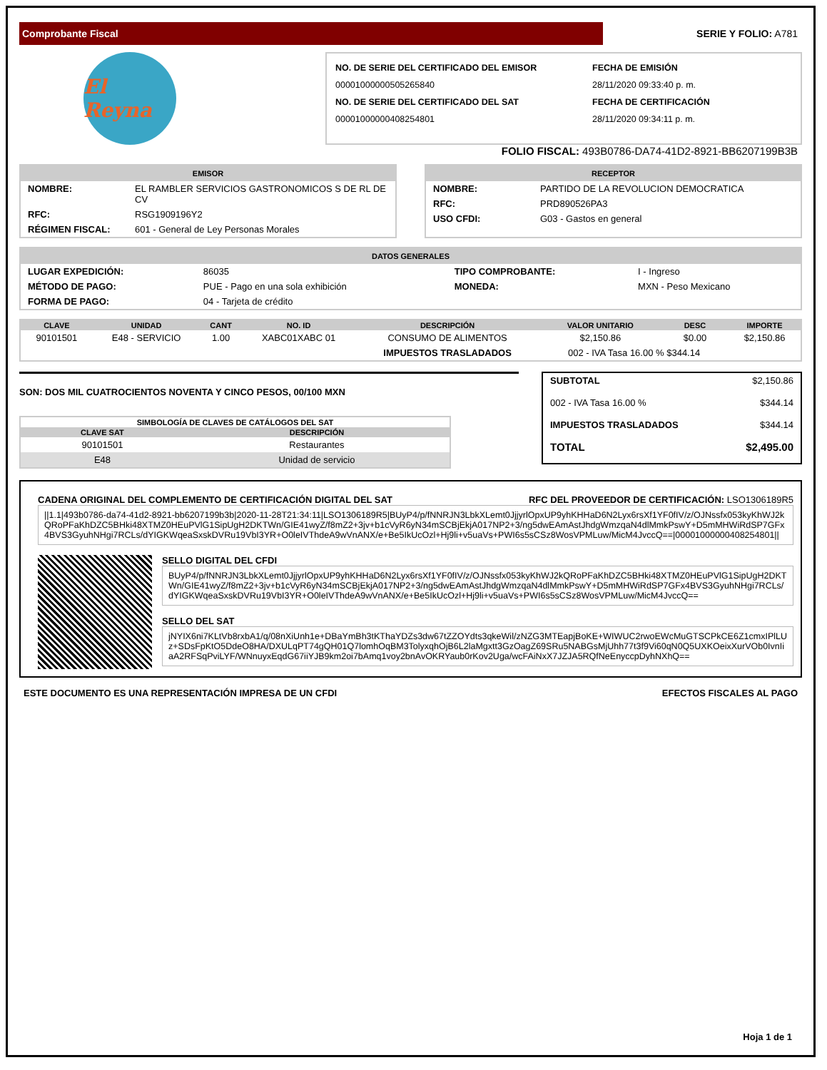Comprobante Fiscal
SERIE Y FOLIO: A781
El Reyna
NO. DE SERIE DEL CERTIFICADO DEL EMISOR
00001000000505265840
NO. DE SERIE DEL CERTIFICADO DEL SAT
00001000000408254801
FECHA DE EMISIÓN
28/11/2020 09:33:40 p. m.
FECHA DE CERTIFICACIÓN
28/11/2020 09:34:11 p. m.
FOLIO FISCAL: 493B0786-DA74-41D2-8921-BB6207199B3B
EMISOR
| NOMBRE: | EL RAMBLER SERVICIOS GASTRONOMICOS S DE RL DE CV |
| RFC: | RSG1909196Y2 |
| RÉGIMEN FISCAL: | 601 - General de Ley Personas Morales |
RECEPTOR
| NOMBRE: | PARTIDO DE LA REVOLUCION DEMOCRATICA |
| RFC: | PRD890526PA3 |
| USO CFDI: | G03 - Gastos en general |
DATOS GENERALES
| LUGAR EXPEDICIÓN: | 86035 | TIPO COMPROBANTE: | I - Ingreso |
| MÉTODO DE PAGO: | PUE - Pago en una sola exhibición | MONEDA: | MXN - Peso Mexicano |
| FORMA DE PAGO: | 04 - Tarjeta de crédito | | |
| CLAVE | UNIDAD | CANT | NO. ID | DESCRIPCIÓN | VALOR UNITARIO | DESC | IMPORTE |
| --- | --- | --- | --- | --- | --- | --- | --- |
| 90101501 | E48 - SERVICIO | 1.00 | XABC01XABC 01 | CONSUMO DE ALIMENTOS | $2,150.86 | $0.00 | $2,150.86 |
| | | | | IMPUESTOS TRASLADADOS | 002 - IVA Tasa 16.00 % $344.14 | | |
SON: DOS MIL CUATROCIENTOS NOVENTA Y CINCO PESOS, 00/100 MXN
| SIMBOLOGÍA DE CLAVES DE CATÁLOGOS DEL SAT | |
| --- | --- |
| CLAVE SAT | DESCRIPCIÓN |
| 90101501 | Restaurantes |
| E48 | Unidad de servicio |
| SUBTOTAL | $2,150.86 |
| 002 - IVA Tasa 16.00 % | $344.14 |
| IMPUESTOS TRASLADADOS | $344.14 |
| TOTAL | $2,495.00 |
CADENA ORIGINAL DEL COMPLEMENTO DE CERTIFICACIÓN DIGITAL DEL SAT RFC DEL PROVEEDOR DE CERTIFICACIÓN: LSO1306189R5
||1.1|493b0786-da74-41d2-8921-bb6207199b3b|2020-11-28T21:34:11|LSO1306189R5|BUyP4/p/fNNRJN3LbkXLemt0JjjyrlOpxUP9yhKHHaD6N2Lyx6rsXf1YF0fIV/z/OJNssfx053kyKhWJ2kQRoPFaKhDZC5BHki48XTMZ0HEuPVlG1SipUgH2DKTWn/GIE41wyZ/f8mZ2+3jv+b1cVyR6yN34mSCBjEkjA017NP2+3/ng5dwEAmAstJhdgWmzqaN4dlMmkPswY+D5mMHWiRdSP7GFx4BVS3GyuhNHgi7RCLs/dYIGKWqeaSxskDVRu19VbI3YR+O0leIVThdeA9wVnANX/e+Be5IkUcOzl+Hj9li+v5uaVs+PWI6s5sCSz8WosVPMLuw/MicM4JvccQ==|00001000000408254801||
SELLO DIGITAL DEL CFDI
BUyP4/p/fNNRJN3LbkXLemt0JjjyrlOpxUP9yhKHHaD6N2Lyx6rsXf1YF0fIV/z/OJNssfx053kyKhWJ2kQRoPFaKhDZC5BHki48XTMZ0HEuPVlG1SipUgH2DKTWn/GIE41wyZ/f8mZ2+3jv+b1cVyR6yN34mSCBjEkjA017NP2+3/ng5dwEAmAstJhdgWmzqaN4dlMmkPswY+D5mMHWiRdSP7GFx4BVS3GyuhNHgi7RCLs/dYIGKWqeaSxskDVRu19VbI3YR+O0leIVThdeA9wVnANX/e+Be5IkUcOzl+Hj9li+v5uaVs+PWI6s5sCSz8WosVPMLuw/MicM4JvccQ==
SELLO DEL SAT
jNYIX6ni7KLtVb8rxbA1/q/08nXiUnh1e+DBaYmBh3tKThaYDZs3dw67tZZOYdts3qkeWil/zNZG3MTEapjBoKE+WIWUC2rwoEWcMuGTSCPkCE6Z1cmxIPlLUz+SDsFpKtO5DdeO8HA/DXULqPT74gQH01Q7lomhOqBM3TolyxqhOjB6L2laMgxtt3GzOagZ69SRu5NABGsMjUhh77t3f9Vi60qN0Q5UXKOeixXurVOb0IvnIiaA2RFSqPviLYF/WNnuyxEqdG67iiYJB9km2oi7bAmq1voy2bnAvOKRYaub0rKov2Uga/wcFAiNxX7JZJA5RQfNeEnyccpDyhNXhQ==
ESTE DOCUMENTO ES UNA REPRESENTACIÓN IMPRESA DE UN CFDI EFECTOS FISCALES AL PAGO
Hoja 1 de 1